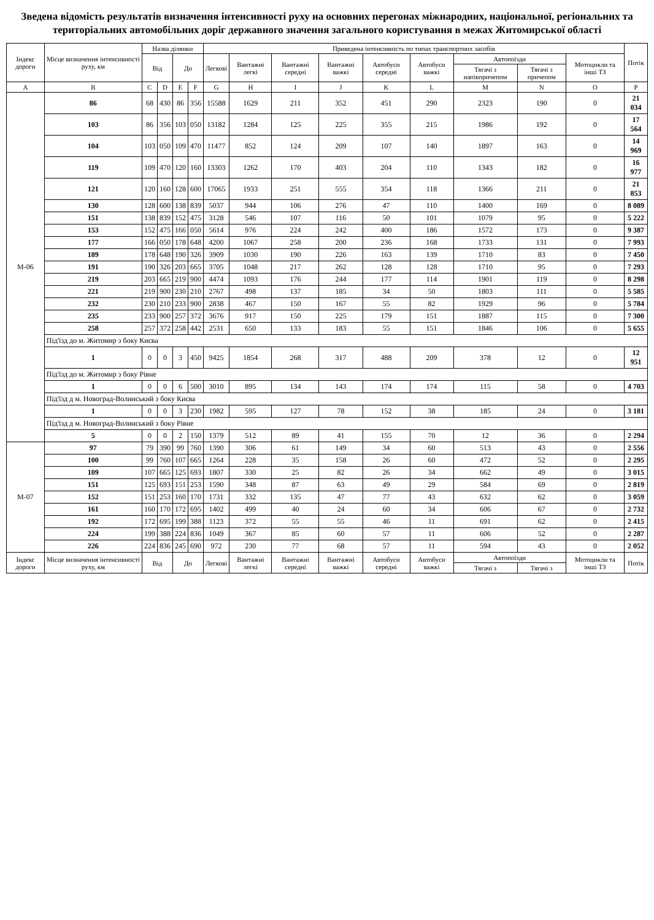Зведена відомість результатів визначення інтенсивності руху на основних перегонах міжнародних, національної, регіональних та територіальних автомобільних доріг державного значення загального користування в межах Житомирської області
| Індекс дороги | Місце визначення інтенсивності руху, км | Назва ділянки | | | | Приведена інтенсивність по типах транспортних засобів | | | | | | | | | Потік |
| --- | --- | --- | --- | --- | --- | --- | --- | --- | --- | --- | --- | --- | --- | --- | --- |
| | | Від | | До | | Легкові | Вантажні легкі | Вантажні середні | Вантажні важкі | Автобуси середні | Автобуси важкі | Автопоїзди | | Мотоцикли та інші ТЗ | |
| | | | | | | | | | | | | Тягачі з напівпричепом | Тягачі з причепом | | |
| A | B | C | D | E | F | G | H | I | J | K | L | M | N | O | P |
| М-06 | 86 | 68 | 430 | 86 | 356 | 15588 | 1629 | 211 | 352 | 451 | 290 | 2323 | 190 | 0 | 21 034 |
| | 103 | 86 | 356 | 103 | 050 | 13182 | 1284 | 125 | 225 | 355 | 215 | 1986 | 192 | 0 | 17 564 |
| | 104 | 103 | 050 | 109 | 470 | 11477 | 852 | 124 | 209 | 107 | 140 | 1897 | 163 | 0 | 14 969 |
| | 119 | 109 | 470 | 120 | 160 | 13303 | 1262 | 170 | 403 | 204 | 110 | 1343 | 182 | 0 | 16 977 |
| | 121 | 120 | 160 | 128 | 600 | 17065 | 1933 | 251 | 555 | 354 | 118 | 1366 | 211 | 0 | 21 853 |
| | 130 | 128 | 600 | 138 | 839 | 5037 | 944 | 106 | 276 | 47 | 110 | 1400 | 169 | 0 | 8 089 |
| | 151 | 138 | 839 | 152 | 475 | 3128 | 546 | 107 | 116 | 50 | 101 | 1079 | 95 | 0 | 5 222 |
| | 153 | 152 | 475 | 166 | 050 | 5614 | 976 | 224 | 242 | 400 | 186 | 1572 | 173 | 0 | 9 387 |
| | 177 | 166 | 050 | 178 | 648 | 4200 | 1067 | 258 | 200 | 236 | 168 | 1733 | 131 | 0 | 7 993 |
| | 189 | 178 | 648 | 190 | 326 | 3909 | 1030 | 190 | 226 | 163 | 139 | 1710 | 83 | 0 | 7 450 |
| | 191 | 190 | 326 | 203 | 665 | 3705 | 1048 | 217 | 262 | 128 | 128 | 1710 | 95 | 0 | 7 293 |
| | 219 | 203 | 665 | 219 | 900 | 4474 | 1093 | 176 | 244 | 177 | 114 | 1901 | 119 | 0 | 8 298 |
| | 221 | 219 | 900 | 230 | 210 | 2767 | 498 | 137 | 185 | 34 | 50 | 1803 | 111 | 0 | 5 585 |
| | 232 | 230 | 210 | 233 | 900 | 2838 | 467 | 150 | 167 | 55 | 82 | 1929 | 96 | 0 | 5 784 |
| | 235 | 233 | 900 | 257 | 372 | 3676 | 917 | 150 | 225 | 179 | 151 | 1887 | 115 | 0 | 7 300 |
| | 258 | 257 | 372 | 258 | 442 | 2531 | 650 | 133 | 183 | 55 | 151 | 1846 | 106 | 0 | 5 655 |
| | Під'їзд до м. Житомир з боку Києва | | | | | | | | | | | | | | |
| | 1 | 0 | 0 | 3 | 450 | 9425 | 1854 | 268 | 317 | 488 | 209 | 378 | 12 | 0 | 12 951 |
| | Під'їзд до м. Житомир з боку Рівне | | | | | | | | | | | | | | |
| | 1 | 0 | 0 | 6 | 500 | 3010 | 895 | 134 | 143 | 174 | 174 | 115 | 58 | 0 | 4 703 |
| | Під'їзд д м. Новоград-Волинський з боку Києва | | | | | | | | | | | | | | |
| | 1 | 0 | 0 | 3 | 230 | 1982 | 595 | 127 | 78 | 152 | 38 | 185 | 24 | 0 | 3 181 |
| | Під'їзд д м. Новоград-Волинський з боку Рівне | | | | | | | | | | | | | | |
| | 5 | 0 | 0 | 2 | 150 | 1379 | 512 | 89 | 41 | 155 | 70 | 12 | 36 | 0 | 2 294 |
| М-07 | 97 | 79 | 390 | 99 | 760 | 1390 | 306 | 61 | 149 | 34 | 60 | 513 | 43 | 0 | 2 556 |
| | 100 | 99 | 760 | 107 | 665 | 1264 | 228 | 35 | 158 | 26 | 60 | 472 | 52 | 0 | 2 295 |
| | 109 | 107 | 665 | 125 | 693 | 1807 | 330 | 25 | 82 | 26 | 34 | 662 | 49 | 0 | 3 015 |
| | 151 | 125 | 693 | 151 | 253 | 1590 | 348 | 87 | 63 | 49 | 29 | 584 | 69 | 0 | 2 819 |
| | 152 | 151 | 253 | 160 | 170 | 1731 | 332 | 135 | 47 | 77 | 43 | 632 | 62 | 0 | 3 059 |
| | 161 | 160 | 170 | 172 | 695 | 1402 | 499 | 40 | 24 | 60 | 34 | 606 | 67 | 0 | 2 732 |
| | 192 | 172 | 695 | 199 | 388 | 1123 | 372 | 55 | 55 | 46 | 11 | 691 | 62 | 0 | 2 415 |
| | 224 | 199 | 388 | 224 | 836 | 1049 | 367 | 85 | 60 | 57 | 11 | 606 | 52 | 0 | 2 287 |
| | 226 | 224 | 836 | 245 | 690 | 972 | 230 | 77 | 68 | 57 | 11 | 594 | 43 | 0 | 2 052 |
| Індекс дороги | Місце визначення інтенсивності руху, км | Від | | До | | Легкові | Вантажні легкі | Вантажні середні | Вантажні важкі | Автобуси середні | Автобуси важкі | Автопоїзди | | Мотоцикли та інші ТЗ | Потік |
| | | | | | | | | | | | | Тягачі з | Тягачі з | | |